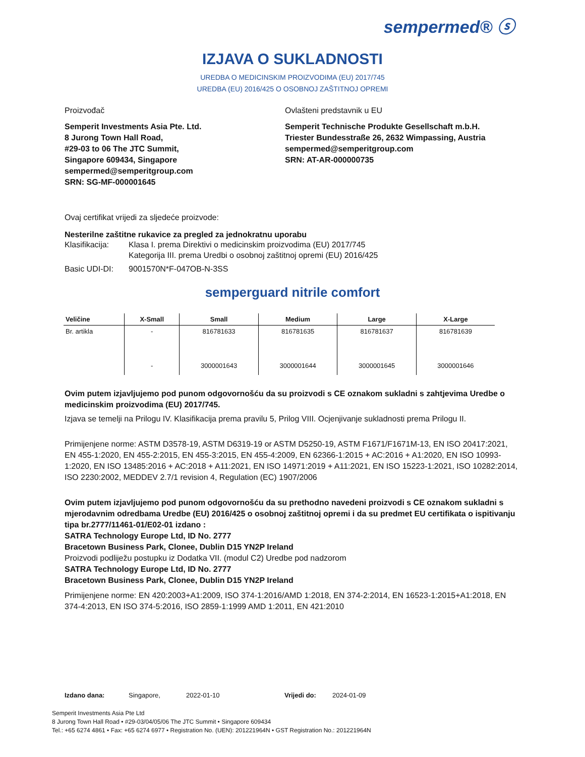sempermed® ⓢ
IZJAVA O SUKLADNOSTI
UREDBA O MEDICINSKIM PROIZVODIMA (EU) 2017/745
UREDBA (EU) 2016/425 O OSOBNOJ ZAŠTITNOJ OPREMI
Proizvođač
Semperit Investments Asia Pte. Ltd.
8 Jurong Town Hall Road,
#29-03 to 06 The JTC Summit,
Singapore 609434, Singapore
sempermed@semperitgroup.com
SRN: SG-MF-000001645
Ovlašteni predstavnik u EU
Semperit Technische Produkte Gesellschaft m.b.H.
Triester Bundesstraße 26, 2632 Wimpassing, Austria
sempermed@semperitgroup.com
SRN: AT-AR-000000735
Ovaj certifikat vrijedi za sljedeće proizvode:
Nesterilne zaštitne rukavice za pregled za jednokratnu uporabu
Klasifikacija: Klasa I. prema Direktivi o medicinskim proizvodima (EU) 2017/745
Kategorija III. prema Uredbi o osobnoj zaštitnoj opremi (EU) 2016/425
Basic UDI-DI: 9001570N*F-047OB-N-3SS
semperguard nitrile comfort
| Veličine | X-Small | Small | Medium | Large | X-Large |
| --- | --- | --- | --- | --- | --- |
| Br. artikla | - | 816781633 | 816781635 | 816781637 | 816781639 |
| | - | 3000001643 | 3000001644 | 3000001645 | 3000001646 |
Ovim putem izjavljujemo pod punom odgovornošću da su proizvodi s CE oznakom sukladni s zahtjevima Uredbe o medicinskim proizvodima (EU) 2017/745.
Izjava se temelji na Prilogu IV. Klasifikacija prema pravilu 5, Prilog VIII. Ocjenjivanje sukladnosti prema Prilogu II.
Primijenjene norme: ASTM D3578-19, ASTM D6319-19 or ASTM D5250-19, ASTM F1671/F1671M-13, EN ISO 20417:2021, EN 455-1:2020, EN 455-2:2015, EN 455-3:2015, EN 455-4:2009, EN 62366-1:2015 + AC:2016 + A1:2020, EN ISO 10993-1:2020, EN ISO 13485:2016 + AC:2018 + A11:2021, EN ISO 14971:2019 + A11:2021, EN ISO 15223-1:2021, ISO 10282:2014, ISO 2230:2002, MEDDEV 2.7/1 revision 4, Regulation (EC) 1907/2006
Ovim putem izjavljujemo pod punom odgovornošću da su prethodno navedeni proizvodi s CE oznakom sukladni s mjerodavnim odredbama Uredbe (EU) 2016/425 o osobnoj zaštitnoj opremi i da su predmet EU certifikata o ispitivanju tipa br.2777/11461-01/E02-01 izdano :
SATRA Technology Europe Ltd, ID No. 2777
Bracetown Business Park, Clonee, Dublin D15 YN2P Ireland
Proizvodi podliježu postupku iz Dodatka VII. (modul C2) Uredbe pod nadzorom
SATRA Technology Europe Ltd, ID No. 2777
Bracetown Business Park, Clonee, Dublin D15 YN2P Ireland
Primijenjene norme: EN 420:2003+A1:2009, ISO 374-1:2016/AMD 1:2018, EN 374-2:2014, EN 16523-1:2015+A1:2018, EN 374-4:2013, EN ISO 374-5:2016, ISO 2859-1:1999 AMD 1:2011, EN 421:2010
Izdano dana: Singapore, 2022-01-10 Vrijedi do: 2024-01-09
Semperit Investments Asia Pte Ltd
8 Jurong Town Hall Road • #29-03/04/05/06 The JTC Summit • Singapore 609434
Tel.: +65 6274 4861 • Fax: +65 6274 6977 • Registration No. (UEN): 201221964N • GST Registration No.: 201221964N